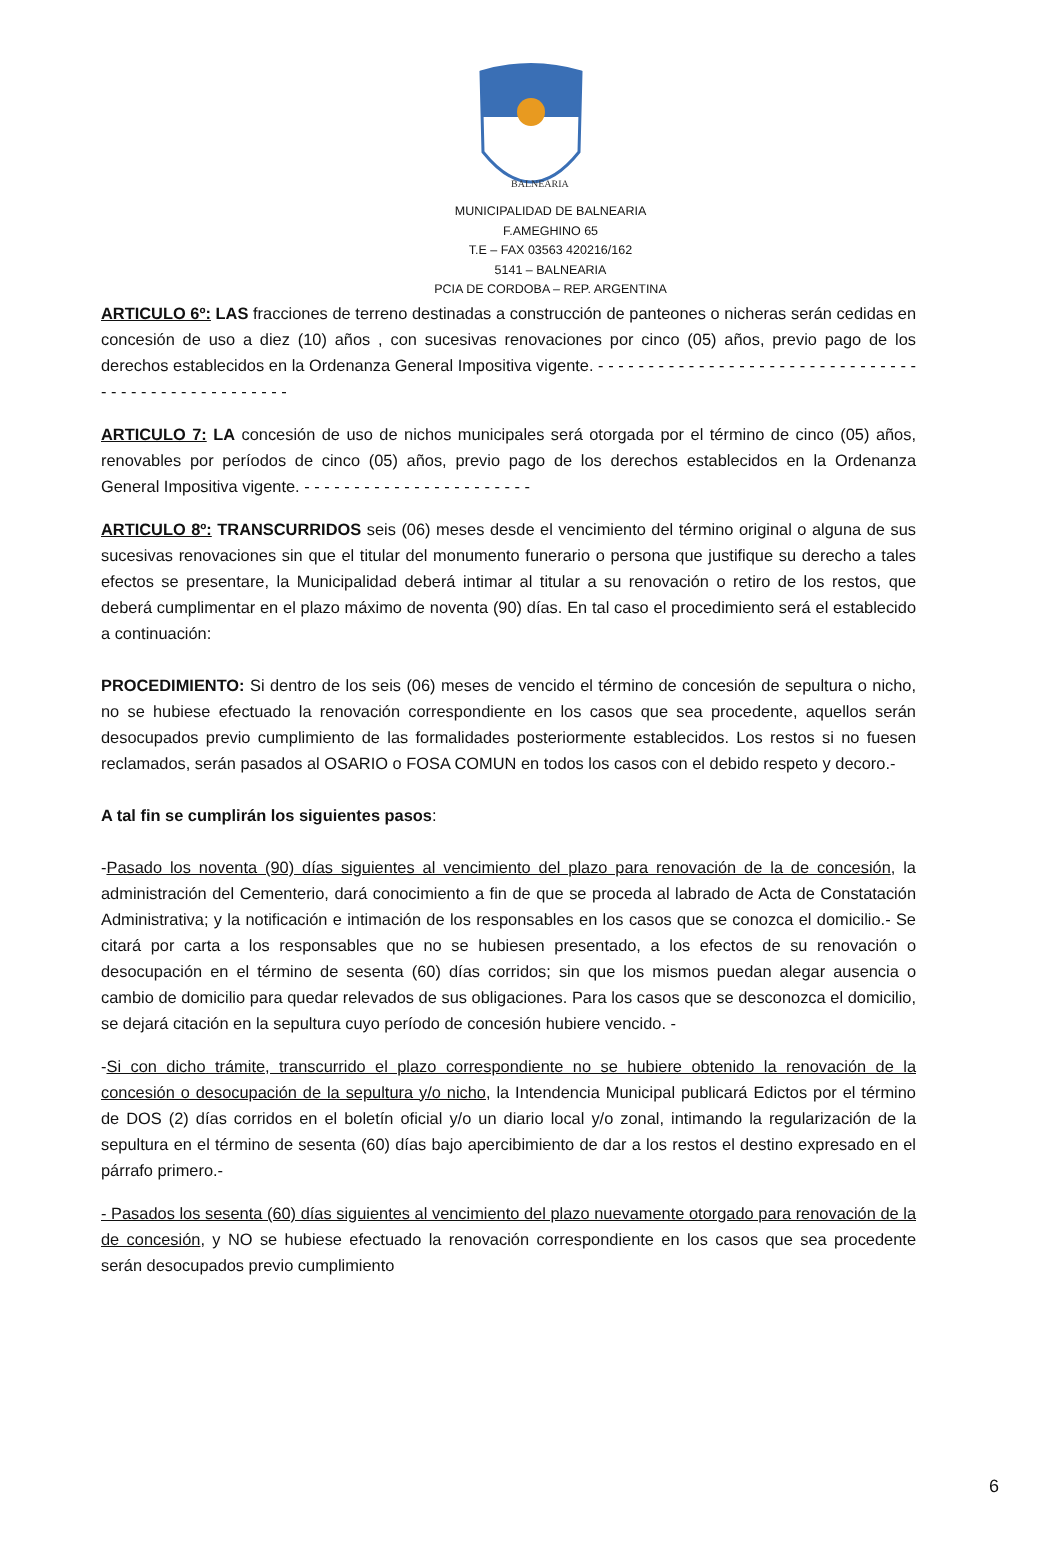BALNEARIA
MUNICIPALIDAD DE BALNEARIA
F.AMEGHINO 65
T.E – FAX 03563 420216/162
5141 – BALNEARIA
PCIA DE CORDOBA – REP. ARGENTINA
ARTICULO 6º: LAS fracciones de terreno destinadas a construcción de panteones o nicheras serán cedidas en concesión de uso a diez (10) años , con sucesivas renovaciones por cinco (05) años, previo pago de los derechos establecidos en la Ordenanza General Impositiva vigente. - - - - - - - - - - - - - - - - - - - - - - - - - - - - - - - - - - - - - - - - - - - - - - - - - - -
ARTICULO 7: LA concesión de uso de nichos municipales será otorgada por el término de cinco (05) años, renovables por períodos de cinco (05) años, previo pago de los derechos establecidos en la Ordenanza General Impositiva vigente. - - - - - - - - - - - - - - - - - - - - - - -
ARTICULO 8º: TRANSCURRIDOS seis (06) meses desde el vencimiento del término original o alguna de sus sucesivas renovaciones sin que el titular del monumento funerario o persona que justifique su derecho a tales efectos se presentare, la Municipalidad deberá intimar al titular a su renovación o retiro de los restos, que deberá cumplimentar en el plazo máximo de noventa (90) días. En tal caso el procedimiento será el establecido a continuación:
PROCEDIMIENTO: Si dentro de los seis (06) meses de vencido el término de concesión de sepultura o nicho, no se hubiese efectuado la renovación correspondiente en los casos que sea procedente, aquellos serán desocupados previo cumplimiento de las formalidades posteriormente establecidos. Los restos si no fuesen reclamados, serán pasados al OSARIO o FOSA COMUN en todos los casos con el debido respeto y decoro.-
A tal fin se cumplirán los siguientes pasos:
-Pasado los noventa (90) días siguientes al vencimiento del plazo para renovación de la de concesión, la administración del Cementerio, dará conocimiento a fin de que se proceda al labrado de Acta de Constatación Administrativa; y la notificación e intimación de los responsables en los casos que se conozca el domicilio.- Se citará por carta a los responsables que no se hubiesen presentado, a los efectos de su renovación o desocupación en el término de sesenta (60) días corridos; sin que los mismos puedan alegar ausencia o cambio de domicilio para quedar relevados de sus obligaciones. Para los casos que se desconozca el domicilio, se dejará citación en la sepultura cuyo período de concesión hubiere vencido. -
-Si con dicho trámite, transcurrido el plazo correspondiente no se hubiere obtenido la renovación de la concesión o desocupación de la sepultura y/o nicho, la Intendencia Municipal publicará Edictos por el término de DOS (2) días corridos en el boletín oficial y/o un diario local y/o zonal, intimando la regularización de la sepultura en el término de sesenta (60) días bajo apercibimiento de dar a los restos el destino expresado en el párrafo primero.-
- Pasados los sesenta (60) días siguientes al vencimiento del plazo nuevamente otorgado para renovación de la de concesión, y NO se hubiese efectuado la renovación correspondiente en los casos que sea procedente serán desocupados previo cumplimiento
6